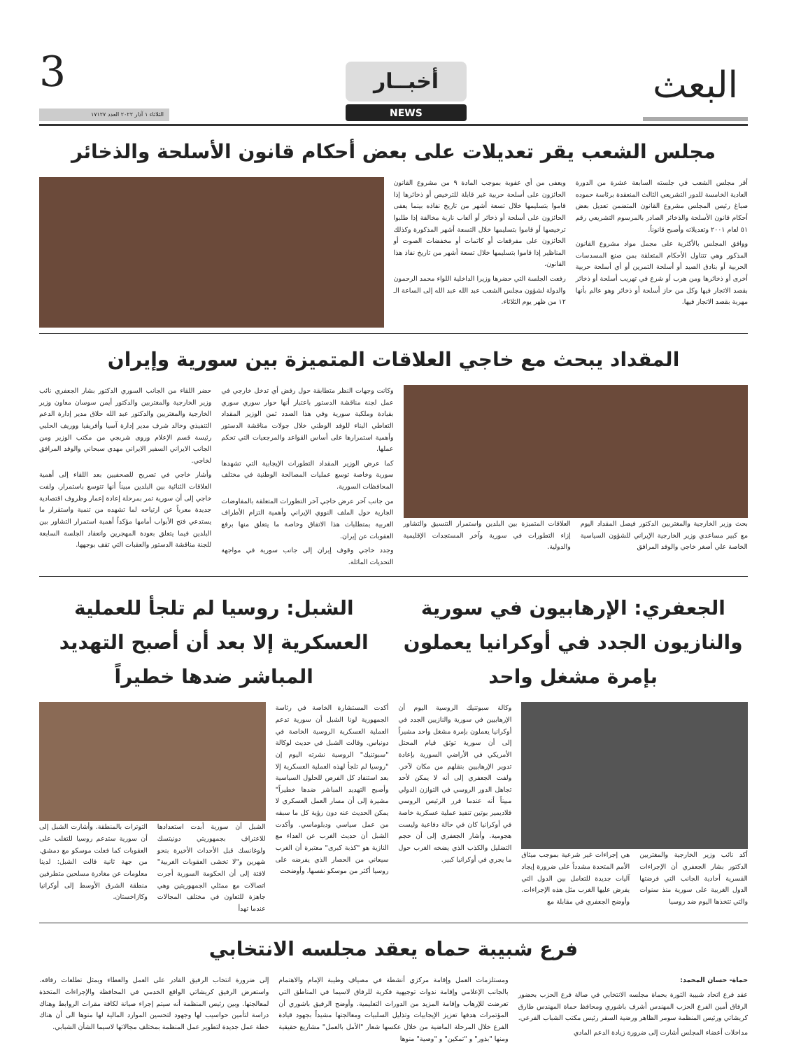البعث
أخبــار
NEWS
3
الثلاثاء ١ آذار ٢٠٢٢ العدد ١٧١٢٧
مجلس الشعب يقر تعديلات على بعض أحكام قانون الأسلحة والذخائر
أقر مجلس الشعب في جلسته السابعة عشرة من الدورة العادية الخامسة للدور التشريعي الثالث المنعقدة برئاسة حموده صباغ رئيس المجلس مشروع القانون المتضمن تعديل بعض أحكام قانون الأسلحة والذخائر الصادر بالمرسوم التشريعي رقم ٥١ لعام ٢٠٠١ وتعديلاته وأصبح قانوناً.
ووافق المجلس بالأكثرية على مجمل مواد مشروع القانون المذكور وهي تتناول الأحكام المتعلقة بمن صنع المسدسات الحربية أو بنادق الصيد أو أسلحة التمرين أو أي أسلحة حربية أخرى أو ذخائرها ومن هرب أو شرع في تهريب أسلحة أو ذخائر بقصد الاتجار فيها وكل من حاز أسلحة أو ذخائر وهو عالم بأنها مهربة بقصد الاتجار فيها.
ويعفى من أي عقوبة بموجب المادة ٩ من مشروع القانون الحائزون على أسلحة حربية غير قابلة للترخيص أو ذخائرها إذا قاموا بتسليمها خلال تسعة أشهر من تاريخ نفاذه بينما يعفى الحائزون على أسلحة أو ذخائر أو ألعاب نارية مخالفة إذا طلبوا ترخيصها أو قاموا بتسليمها خلال التسعة أشهر المذكورة وكذلك الحائزون على مفرقعات أو كاتمات أو مخفضات الصوت أو المناظير إذا قاموا بتسليمها خلال تسعة أشهر من تاريخ نفاذ هذا القانون.
رفعت الجلسة التي حضرها وزيرا الداخلية اللواء محمد الرحمون والدولة لشؤون مجلس الشعب عبد الله عبد الله إلى الساعة الـ ١٢ من ظهر يوم الثلاثاء.
المقداد يبحث مع خاجي العلاقات المتميزة بين سورية وإيران
بحث وزير الخارجية والمغتربين الدكتور فيصل المقداد اليوم مع كبير مساعدي وزير الخارجية الإيراني للشؤون السياسية الخاصة علي أصغر خاجي والوفد المرافق
العلاقات المتميزة بين البلدين واستمرار التنسيق والتشاور إزاء التطورات في سورية وآخر المستجدات الإقليمية والدولية.
وكانت وجهات النظر متطابقة حول رفض أي تدخل خارجي في عمل لجنة مناقشة الدستور باعتبار أنها حوار سوري سوري بقيادة وملكية سورية وفي هذا الصدد ثمن الوزير المقداد التعاطي البناء للوفد الوطني خلال جولات مناقشة الدستور وأهمية استمرارها على أساس القواعد والمرجعيات التي تحكم عملها.
كما عرض الوزير المقداد التطورات الإيجابية التي تشهدها سورية وخاصة توسع عمليات المصالحة الوطنية في مختلف المحافظات السورية.
من جانب آخر عرض خاجي آخر التطورات المتعلقة بالمفاوضات الجارية حول الملف النووي الإيراني وأهمية التزام الأطراف الغربية بمتطلبات هذا الاتفاق وخاصة ما يتعلق منها برفع العقوبات عن إيران.
وجدد خاجي وقوف إيران إلى جانب سورية في مواجهة التحديات الماثلة.
حضر اللقاء من الجانب السوري الدكتور بشار الجعفري نائب وزير الخارجية والمغتربين والدكتور أيمن سوسان معاون وزير الخارجية والمغتربين والدكتور عبد الله حلاق مدير إدارة الدعم التنفيذي وخالد شرف مدير إدارة آسيا وأفريقيا ووريف الحلبي رئيسة قسم الإعلام وروى شربجي من مكتب الوزير ومن الجانب الايراني السفير الايراني مهدي سبحاني والوفد المرافق لخاجي.
وأشار خاجي في تصريح للصحفيين بعد اللقاء إلى أهمية العلاقات الثنائية بين البلدين مبيناً أنها تتوسع باستمرار. ولفت خاجي إلى أن سورية تمر بمرحلة إعادة إعمار وظروف اقتصادية جديدة معرباً عن ارتياحه لما تشهده من تنمية واستقرار ما يستدعي فتح الأبواب أمامها مؤكداً أهمية استمرار التشاور بين البلدين فيما يتعلق بعودة المهجرين وانعقاد الجلسة السابعة للجنة مناقشة الدستور والعقبات التي تقف بوجهها.
الجعفري: الإرهابيون في سورية والنازيون الجدد في أوكرانيا يعملون بإمرة مشغل واحد
أكد نائب وزير الخارجية والمغتربين الدكتور بشار الجعفري أن الإجراءات القسرية أحادية الجانب التي فرضتها الدول الغربية على سورية منذ سنوات والتي تتخذها اليوم ضد روسيا
هي إجراءات غير شرعية بموجب ميثاق الأمم المتحدة مشدداً على ضرورة إيجاد آليات جديدة للتعامل بين الدول التي يفرض عليها الغرب مثل هذه الإجراءات. وأوضح الجعفري في مقابلة مع
وكالة سبوتنيك الروسية اليوم أن الإرهابيين في سورية والنازيين الجدد في أوكرانيا يعملون بإمرة مشغل واحد مشيراً إلى أن سورية توثق قيام المحتل الأمريكي في الأراضي السورية بإعادة تدوير الإرهابيين بنقلهم من مكان لآخر. ولفت الجعفري إلى أنه لا يمكن لأحد تجاهل الدور الروسي في التوازن الدولي مبيناً أنه عندما قرر الرئيس الروسي فلاديمير بوتين تنفيذ عملية عسكرية خاصة في أوكرانيا كان في حالة دفاعية وليست هجومية. وأشار الجعفري إلى أن حجم التضليل والكذب الذي يضخه الغرب حول ما يجري في أوكرانيا كبير.
الشبل: روسيا لم تلجأ للعملية العسكرية إلا بعد أن أصبح التهديد المباشر ضدها خطيراً
أكدت المستشارة الخاصة في رئاسة الجمهورية لونا الشبل أن سورية تدعم العملية العسكرية الروسية الخاصة في دونباس. وقالت الشبل في حديث لوكالة "سبوتنيك" الروسية نشرته اليوم إن "روسيا لم تلجأ لهذه العملية العسكرية إلا بعد استنفاد كل الفرص للحلول السياسية وأصبح التهديد المباشر ضدها خطيراً" مشيرة إلى أن مسار العمل العسكري لا يمكن الحديث عنه دون رؤية كل ما سبقه من عمل سياسي ودبلوماسي. وأكدت الشبل أن حديث الغرب عن العداء مع النازية هو "كذبة كبرى" معتبرة أن الغرب سيعاني من الحصار الذي يفرضه على روسيا أكثر من موسكو نفسها. وأوضحت
الشبل أن سورية أبدت استعدادها للاعتراف بجمهوريتي دونيتسك ولوغانسك قبل الأحداث الأخيرة بنحو شهرين و"لا تخشى العقوبات الغربية" لافتة إلى أن الحكومة السورية أجرت اتصالات مع ممثلي الجمهوريتين وهي جاهزة للتعاون في مختلف المجالات عندما تهدأ
التوترات بالمنطقة. وأشارت الشبل إلى أن سورية ستدعم روسيا للتغلب على العقوبات كما فعلت موسكو مع دمشق. من جهة ثانية قالت الشبل: لدينا معلومات عن مغادرة مسلحين متطرفين منطقة الشرق الأوسط إلى أوكرانيا وكازاخستان.
فرع شبيبة حماه يعقد مجلسه الانتخابي
حماة- حسان المحمد:
عقد فرع اتحاد شبيبة الثورة بحماة مجلسه الانتخابي في صالة فرع الحزب بحضور الرفاق أمين الفرع الحزب المهندس أشرف باشوري ومحافظ حماة المهندس طارق كريشاتي ورئيس المنظمة سومر الظاهر ورضية السقر رئيس مكتب الشباب الفرعي.
مداخلات أعضاء المجلس أشارت إلى ضرورة زيادة الدعم المادي
ومستلزمات العمل وإقامة مركزي أنشطة في مصياف وطيبة الإمام والاهتمام بالجانب الإعلامي وإقامة ندوات توجيهية فكرية للرفاق لاسيما في المناطق التي تعرضت للإرهاب وإقامة المزيد من الدورات التعليمية. وأوضح الرفيق باشوري أن المؤتمرات هدفها تعزيز الإيجابيات وتذليل السلبيات ومعالجتها مشيداً بجهود قيادة الفرع خلال المرحلة الماضية من خلال عكسها شعار "الأمل بالعمل" مشاريع حقيقية ومنها "بذور" و "تمكين" و "وصية" منوها
إلى ضرورة انتخاب الرفيق القادر على العمل والعطاء ويمثل تطلعات رفاقه. واستعرض الرفيق كريشاتي الواقع الخدمي في المحافظة والإجراءات المتخذة لمعالجتها. وبين رئيس المنظمة أنه سيتم إجراء صيانة لكافة مقرات الروابط وهناك دراسة لتأمين حواسيب لها وجهود لتحسين الموارد المالية لها منوها الى أن هناك خطة عمل جديدة لتطوير عمل المنظمة بمختلف مجالاتها لاسيما الشأن الشبابي.